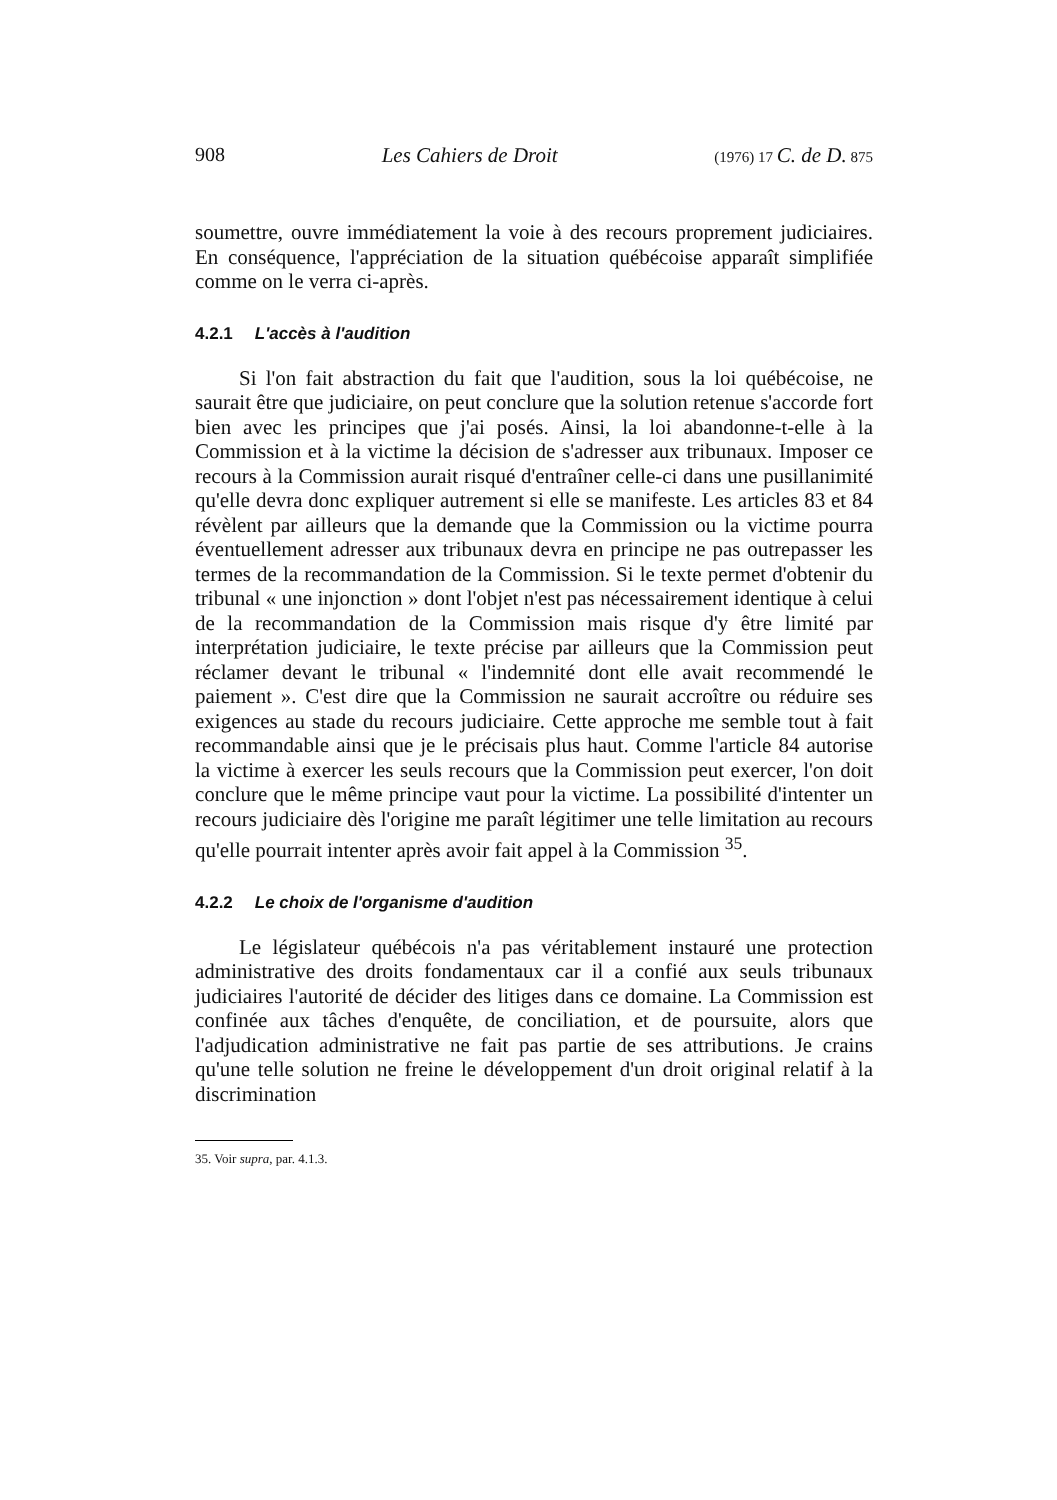908 Les Cahiers de Droit (1976) 17 C. de D. 875
soumettre, ouvre immédiatement la voie à des recours proprement judiciaires. En conséquence, l'appréciation de la situation québécoise apparaît simplifiée comme on le verra ci-après.
4.2.1 L'accès à l'audition
Si l'on fait abstraction du fait que l'audition, sous la loi québécoise, ne saurait être que judiciaire, on peut conclure que la solution retenue s'accorde fort bien avec les principes que j'ai posés. Ainsi, la loi abandonne-t-elle à la Commission et à la victime la décision de s'adresser aux tribunaux. Imposer ce recours à la Commission aurait risqué d'entraîner celle-ci dans une pusillanimité qu'elle devra donc expliquer autrement si elle se manifeste. Les articles 83 et 84 révèlent par ailleurs que la demande que la Commission ou la victime pourra éventuellement adresser aux tribunaux devra en principe ne pas outrepasser les termes de la recommandation de la Commission. Si le texte permet d'obtenir du tribunal « une injonction » dont l'objet n'est pas nécessairement identique à celui de la recommandation de la Commission mais risque d'y être limité par interprétation judiciaire, le texte précise par ailleurs que la Commission peut réclamer devant le tribunal « l'indemnité dont elle avait recommendé le paiement ». C'est dire que la Commission ne saurait accroître ou réduire ses exigences au stade du recours judiciaire. Cette approche me semble tout à fait recommandable ainsi que je le précisais plus haut. Comme l'article 84 autorise la victime à exercer les seuls recours que la Commission peut exercer, l'on doit conclure que le même principe vaut pour la victime. La possibilité d'intenter un recours judiciaire dès l'origine me paraît légitimer une telle limitation au recours qu'elle pourrait intenter après avoir fait appel à la Commission <sup>35</sup>.
4.2.2 Le choix de l'organisme d'audition
Le législateur québécois n'a pas véritablement instauré une protection administrative des droits fondamentaux car il a confié aux seuls tribunaux judiciaires l'autorité de décider des litiges dans ce domaine. La Commission est confinée aux tâches d'enquête, de conciliation, et de poursuite, alors que l'adjudication administrative ne fait pas partie de ses attributions. Je crains qu'une telle solution ne freine le développement d'un droit original relatif à la discrimination
35. Voir supra, par. 4.1.3.